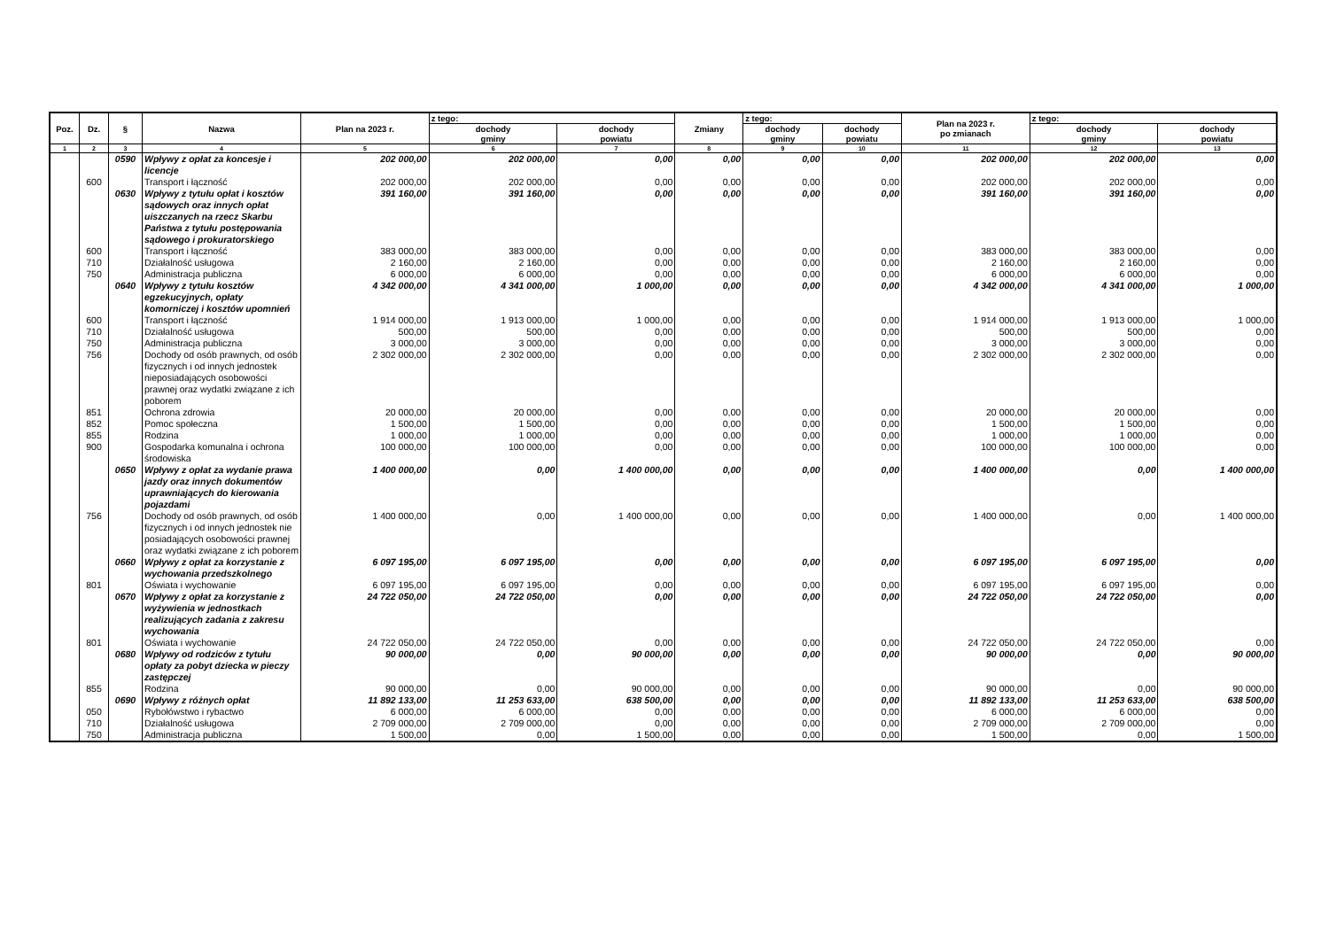| Poz. | Dz. | § | Nazwa | Plan na 2023 r. | z tego: | | Zmiany | z tego: | | Plan na 2023 r. po zmianach | z tego: | |
| --- | --- | --- | --- | --- | --- | --- | --- | --- | --- | --- | --- | --- |
| | | | | | dochody gminy | dochody powiatu | | dochody gminy | dochody powiatu | | dochody gminy | dochody powiatu |
| 1 | 2 | 3 | 4 | 5 | 6 | 7 | 8 | 9 | 10 | 11 | 12 | 13 |
| | | 0590 | Wpływy z opłat za koncesje i licencje | 202 000,00 | 202 000,00 | 0,00 | 0,00 | 0,00 | 0,00 | 202 000,00 | 202 000,00 | 0,00 |
| | 600 | | Transport i łączność | 202 000,00 | 202 000,00 | 0,00 | 0,00 | 0,00 | 0,00 | 202 000,00 | 202 000,00 | 0,00 |
| | | 0630 | Wpływy z tytułu opłat i kosztów sądowych oraz innych opłat uiszczanych na rzecz Skarbu Państwa z tytułu postępowania sądowego i prokuratorskiego | 391 160,00 | 391 160,00 | 0,00 | 0,00 | 0,00 | 0,00 | 391 160,00 | 391 160,00 | 0,00 |
| | 600 | | Transport i łączność | 383 000,00 | 383 000,00 | 0,00 | 0,00 | 0,00 | 0,00 | 383 000,00 | 383 000,00 | 0,00 |
| | 710 | | Działalność usługowa | 2 160,00 | 2 160,00 | 0,00 | 0,00 | 0,00 | 0,00 | 2 160,00 | 2 160,00 | 0,00 |
| | 750 | | Administracja publiczna | 6 000,00 | 6 000,00 | 0,00 | 0,00 | 0,00 | 0,00 | 6 000,00 | 6 000,00 | 0,00 |
| | | 0640 | Wpływy z tytułu kosztów egzekucyjnych, opłaty komorniczej i kosztów upomnień | 4 342 000,00 | 4 341 000,00 | 1 000,00 | 0,00 | 0,00 | 0,00 | 4 342 000,00 | 4 341 000,00 | 1 000,00 |
| | 600 | | Transport i łączność | 1 914 000,00 | 1 913 000,00 | 1 000,00 | 0,00 | 0,00 | 0,00 | 1 914 000,00 | 1 913 000,00 | 1 000,00 |
| | 710 | | Działalność usługowa | 500,00 | 500,00 | 0,00 | 0,00 | 0,00 | 0,00 | 500,00 | 500,00 | 0,00 |
| | 750 | | Administracja publiczna | 3 000,00 | 3 000,00 | 0,00 | 0,00 | 0,00 | 0,00 | 3 000,00 | 3 000,00 | 0,00 |
| | 756 | | Dochody od osób prawnych, od osób fizycznych i od innych jednostek nieposiadających osobowości prawnej oraz wydatki związane z ich poborem | 2 302 000,00 | 2 302 000,00 | 0,00 | 0,00 | 0,00 | 0,00 | 2 302 000,00 | 2 302 000,00 | 0,00 |
| | 851 | | Ochrona zdrowia | 20 000,00 | 20 000,00 | 0,00 | 0,00 | 0,00 | 0,00 | 20 000,00 | 20 000,00 | 0,00 |
| | 852 | | Pomoc społeczna | 1 500,00 | 1 500,00 | 0,00 | 0,00 | 0,00 | 0,00 | 1 500,00 | 1 500,00 | 0,00 |
| | 855 | | Rodzina | 1 000,00 | 1 000,00 | 0,00 | 0,00 | 0,00 | 0,00 | 1 000,00 | 1 000,00 | 0,00 |
| | 900 | | Gospodarka komunalna i ochrona środowiska | 100 000,00 | 100 000,00 | 0,00 | 0,00 | 0,00 | 0,00 | 100 000,00 | 100 000,00 | 0,00 |
| | | 0650 | Wpływy z opłat za wydanie prawa jazdy oraz innych dokumentów uprawniających do kierowania pojazdami | 1 400 000,00 | 0,00 | 1 400 000,00 | 0,00 | 0,00 | 0,00 | 1 400 000,00 | 0,00 | 1 400 000,00 |
| | 756 | | Dochody od osób prawnych, od osób fizycznych i od innych jednostek nie posiadających osobowości prawnej oraz wydatki związane z ich poborem | 1 400 000,00 | 0,00 | 1 400 000,00 | 0,00 | 0,00 | 0,00 | 1 400 000,00 | 0,00 | 1 400 000,00 |
| | | 0660 | Wpływy z opłat za korzystanie z wychowania przedszkolnego | 6 097 195,00 | 6 097 195,00 | 0,00 | 0,00 | 0,00 | 0,00 | 6 097 195,00 | 6 097 195,00 | 0,00 |
| | 801 | | Oświata i wychowanie | 6 097 195,00 | 6 097 195,00 | 0,00 | 0,00 | 0,00 | 0,00 | 6 097 195,00 | 6 097 195,00 | 0,00 |
| | | 0670 | Wpływy z opłat za korzystanie z wyżywienia w jednostkach realizujących zadania z zakresu wychowania | 24 722 050,00 | 24 722 050,00 | 0,00 | 0,00 | 0,00 | 0,00 | 24 722 050,00 | 24 722 050,00 | 0,00 |
| | 801 | | Oświata i wychowanie | 24 722 050,00 | 24 722 050,00 | 0,00 | 0,00 | 0,00 | 0,00 | 24 722 050,00 | 24 722 050,00 | 0,00 |
| | | 0680 | Wpływy od rodziców z tytułu opłaty za pobyt dziecka w pieczy zastępczej | 90 000,00 | 0,00 | 90 000,00 | 0,00 | 0,00 | 0,00 | 90 000,00 | 0,00 | 90 000,00 |
| | 855 | | Rodzina | 90 000,00 | 0,00 | 90 000,00 | 0,00 | 0,00 | 0,00 | 90 000,00 | 0,00 | 90 000,00 |
| | | 0690 | Wpływy z różnych opłat | 11 892 133,00 | 11 253 633,00 | 638 500,00 | 0,00 | 0,00 | 0,00 | 11 892 133,00 | 11 253 633,00 | 638 500,00 |
| | 050 | | Rybołówstwo i rybactwo | 6 000,00 | 6 000,00 | 0,00 | 0,00 | 0,00 | 0,00 | 6 000,00 | 6 000,00 | 0,00 |
| | 710 | | Działalność usługowa | 2 709 000,00 | 2 709 000,00 | 0,00 | 0,00 | 0,00 | 0,00 | 2 709 000,00 | 2 709 000,00 | 0,00 |
| | 750 | | Administracja publiczna | 1 500,00 | 0,00 | 1 500,00 | 0,00 | 0,00 | 0,00 | 1 500,00 | 0,00 | 1 500,00 |